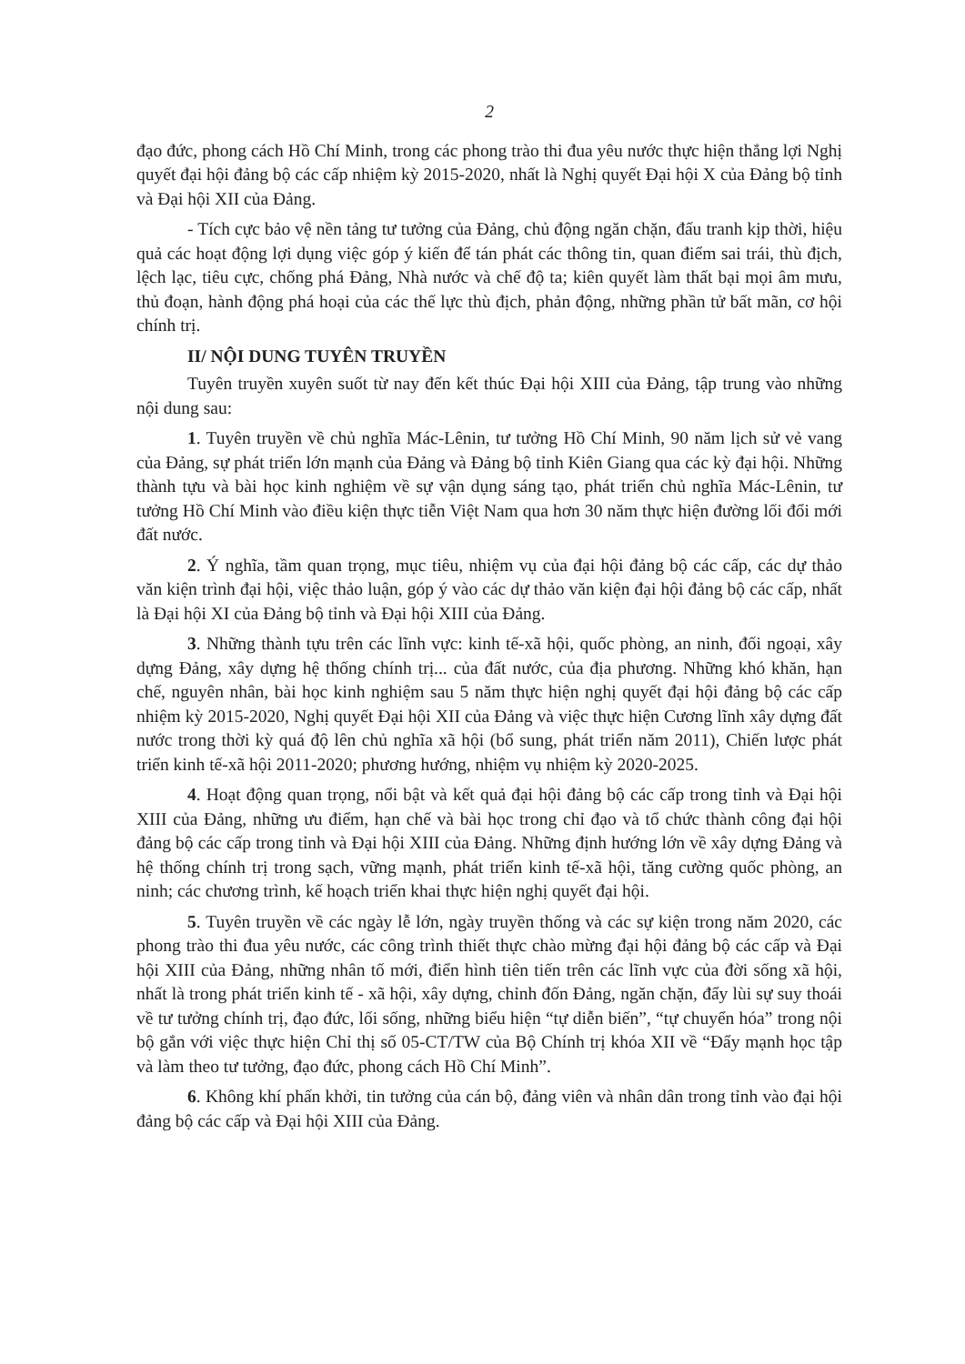2
đạo đức, phong cách Hồ Chí Minh, trong các phong trào thi đua yêu nước thực hiện thắng lợi Nghị quyết đại hội đảng bộ các cấp nhiệm kỳ 2015-2020, nhất là Nghị quyết Đại hội X của Đảng bộ tỉnh và Đại hội XII của Đảng.
- Tích cực bảo vệ nền tảng tư tưởng của Đảng, chủ động ngăn chặn, đấu tranh kịp thời, hiệu quả các hoạt động lợi dụng việc góp ý kiến để tán phát các thông tin, quan điểm sai trái, thù địch, lệch lạc, tiêu cực, chống phá Đảng, Nhà nước và chế độ ta; kiên quyết làm thất bại mọi âm mưu, thủ đoạn, hành động phá hoại của các thế lực thù địch, phản động, những phần tử bất mãn, cơ hội chính trị.
II/ NỘI DUNG TUYÊN TRUYỀN
Tuyên truyền xuyên suốt từ nay đến kết thúc Đại hội XIII của Đảng, tập trung vào những nội dung sau:
1. Tuyên truyền về chủ nghĩa Mác-Lênin, tư tưởng Hồ Chí Minh, 90 năm lịch sử vẻ vang của Đảng, sự phát triển lớn mạnh của Đảng và Đảng bộ tỉnh Kiên Giang qua các kỳ đại hội. Những thành tựu và bài học kinh nghiệm về sự vận dụng sáng tạo, phát triển chủ nghĩa Mác-Lênin, tư tưởng Hồ Chí Minh vào điều kiện thực tiễn Việt Nam qua hơn 30 năm thực hiện đường lối đổi mới đất nước.
2. Ý nghĩa, tầm quan trọng, mục tiêu, nhiệm vụ của đại hội đảng bộ các cấp, các dự thảo văn kiện trình đại hội, việc thảo luận, góp ý vào các dự thảo văn kiện đại hội đảng bộ các cấp, nhất là Đại hội XI của Đảng bộ tỉnh và Đại hội XIII của Đảng.
3. Những thành tựu trên các lĩnh vực: kinh tế-xã hội, quốc phòng, an ninh, đối ngoại, xây dựng Đảng, xây dựng hệ thống chính trị... của đất nước, của địa phương. Những khó khăn, hạn chế, nguyên nhân, bài học kinh nghiệm sau 5 năm thực hiện nghị quyết đại hội đảng bộ các cấp nhiệm kỳ 2015-2020, Nghị quyết Đại hội XII của Đảng và việc thực hiện Cương lĩnh xây dựng đất nước trong thời kỳ quá độ lên chủ nghĩa xã hội (bổ sung, phát triển năm 2011), Chiến lược phát triển kinh tế-xã hội 2011-2020; phương hướng, nhiệm vụ nhiệm kỳ 2020-2025.
4. Hoạt động quan trọng, nổi bật và kết quả đại hội đảng bộ các cấp trong tỉnh và Đại hội XIII của Đảng, những ưu điểm, hạn chế và bài học trong chỉ đạo và tổ chức thành công đại hội đảng bộ các cấp trong tỉnh và Đại hội XIII của Đảng. Những định hướng lớn về xây dựng Đảng và hệ thống chính trị trong sạch, vững mạnh, phát triển kinh tế-xã hội, tăng cường quốc phòng, an ninh; các chương trình, kế hoạch triển khai thực hiện nghị quyết đại hội.
5. Tuyên truyền về các ngày lễ lớn, ngày truyền thống và các sự kiện trong năm 2020, các phong trào thi đua yêu nước, các công trình thiết thực chào mừng đại hội đảng bộ các cấp và Đại hội XIII của Đảng, những nhân tố mới, điển hình tiên tiến trên các lĩnh vực của đời sống xã hội, nhất là trong phát triển kinh tế - xã hội, xây dựng, chỉnh đốn Đảng, ngăn chặn, đẩy lùi sự suy thoái về tư tưởng chính trị, đạo đức, lối sống, những biểu hiện “tự diễn biến”, “tự chuyển hóa” trong nội bộ gắn với việc thực hiện Chỉ thị số 05-CT/TW của Bộ Chính trị khóa XII về “Đẩy mạnh học tập và làm theo tư tưởng, đạo đức, phong cách Hồ Chí Minh”.
6. Không khí phấn khởi, tin tưởng của cán bộ, đảng viên và nhân dân trong tỉnh vào đại hội đảng bộ các cấp và Đại hội XIII của Đảng.